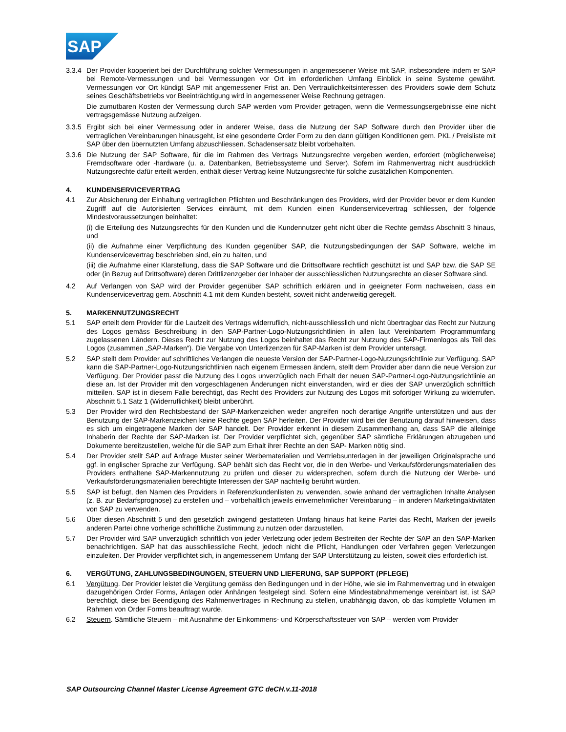SAP
3.3.4
Der Provider kooperiert bei der Durchführung solcher Vermessungen in angemessener Weise mit SAP, insbesondere indem er SAP bei Remote-Vermessungen und bei Vermessungen vor Ort im erforderlichen Umfang Einblick in seine Systeme gewährt. Vermessungen vor Ort kündigt SAP mit angemessener Frist an. Den Vertraulichkeitsinteressen des Providers sowie dem Schutz seines Geschäftsbetriebs vor Beeinträchtigung wird in angemessener Weise Rechnung getragen.
Die zumutbaren Kosten der Vermessung durch SAP werden vom Provider getragen, wenn die Vermessungsergebnisse eine nicht vertragsgemässe Nutzung aufzeigen.
3.3.5
Ergibt sich bei einer Vermessung oder in anderer Weise, dass die Nutzung der SAP Software durch den Provider über die vertraglichen Vereinbarungen hinausgeht, ist eine gesonderte Order Form zu den dann gültigen Konditionen gem. PKL / Preisliste mit SAP über den übernutzten Umfang abzuschliessen. Schadensersatz bleibt vorbehalten.
3.3.6
Die Nutzung der SAP Software, für die im Rahmen des Vertrags Nutzungsrechte vergeben werden, erfordert (möglicherweise) Fremdsoftware oder -hardware (u. a. Datenbanken, Betriebssysteme und Server). Sofern im Rahmenvertrag nicht ausdrücklich Nutzungsrechte dafür erteilt werden, enthält dieser Vertrag keine Nutzungsrechte für solche zusätzlichen Komponenten.
4. KUNDENSERVICEVERTRAG
4.1 Zur Absicherung der Einhaltung vertraglichen Pflichten und Beschränkungen des Providers, wird der Provider bevor er dem Kunden Zugriff auf die Autorisierten Services einräumt, mit dem Kunden einen Kundenservicevertrag schliessen, der folgende Mindestvoraussetzungen beinhaltet:
(i) die Erteilung des Nutzungsrechts für den Kunden und die Kundennutzer geht nicht über die Rechte gemäss Abschnitt 3 hinaus, und
(ii) die Aufnahme einer Verpflichtung des Kunden gegenüber SAP, die Nutzungsbedingungen der SAP Software, welche im Kundenservicevertrag beschrieben sind, ein zu halten, und
(iii) die Aufnahme einer Klarstellung, dass die SAP Software und die Drittsoftware rechtlich geschützt ist und SAP bzw. die SAP SE oder (in Bezug auf Drittsoftware) deren Drittlizenzgeber der Inhaber der ausschliesslichen Nutzungsrechte an dieser Software sind.
4.2 Auf Verlangen von SAP wird der Provider gegenüber SAP schriftlich erklären und in geeigneter Form nachweisen, dass ein Kundenservicevertrag gem. Abschnitt 4.1 mit dem Kunden besteht, soweit nicht anderweitig geregelt.
5. MARKENNUTZUNGSRECHT
5.1 SAP erteilt dem Provider für die Laufzeit des Vertrags widerruflich, nicht-ausschliesslich und nicht übertragbar das Recht zur Nutzung des Logos gemäss Beschreibung in den SAP-Partner-Logo-Nutzungsrichtlinien in allen laut Vereinbartem Programmumfang zugelassenen Ländern. Dieses Recht zur Nutzung des Logos beinhaltet das Recht zur Nutzung des SAP-Firmenlogos als Teil des Logos (zusammen „SAP-Marken“). Die Vergabe von Unterlizenzen für SAP-Marken ist dem Provider untersagt.
5.2 SAP stellt dem Provider auf schriftliches Verlangen die neueste Version der SAP-Partner-Logo-Nutzungsrichtlinie zur Verfügung. SAP kann die SAP-Partner-Logo-Nutzungsrichtlinien nach eigenem Ermessen ändern, stellt dem Provider aber dann die neue Version zur Verfügung. Der Provider passt die Nutzung des Logos unverzüglich nach Erhalt der neuen SAP-Partner-Logo-Nutzungsrichtlinie an diese an. Ist der Provider mit den vorgeschlagenen Änderungen nicht einverstanden, wird er dies der SAP unverzüglich schriftlich mitteilen. SAP ist in diesem Falle berechtigt, das Recht des Providers zur Nutzung des Logos mit sofortiger Wirkung zu widerrufen. Abschnitt 5.1 Satz 1 (Widerruflichkeit) bleibt unberührt.
5.3 Der Provider wird den Rechtsbestand der SAP-Markenzeichen weder angreifen noch derartige Angriffe unterstützen und aus der Benutzung der SAP-Markenzeichen keine Rechte gegen SAP herleiten. Der Provider wird bei der Benutzung darauf hinweisen, dass es sich um eingetragene Marken der SAP handelt. Der Provider erkennt in diesem Zusammenhang an, dass SAP die alleinige Inhaberin der Rechte der SAP-Marken ist. Der Provider verpflichtet sich, gegenüber SAP sämtliche Erklärungen abzugeben und Dokumente bereitzustellen, welche für die SAP zum Erhalt ihrer Rechte an den SAP- Marken nötig sind.
5.4 Der Provider stellt SAP auf Anfrage Muster seiner Werbematerialien und Vertriebsunterlagen in der jeweiligen Originalsprache und ggf. in englischer Sprache zur Verfügung. SAP behält sich das Recht vor, die in den Werbe- und Verkaufsförderungsmaterialien des Providers enthaltene SAP-Markennutzung zu prüfen und dieser zu widersprechen, sofern durch die Nutzung der Werbe- und Verkaufsförderungsmaterialien berechtigte Interessen der SAP nachteilig berührt würden.
5.5 SAP ist befugt, den Namen des Providers in Referenzkundenlisten zu verwenden, sowie anhand der vertraglichen Inhalte Analysen (z. B. zur Bedarfsprognose) zu erstellen und – vorbehaltlich jeweils einvernehmlicher Vereinbarung – in anderen Marketingaktivitäten von SAP zu verwenden.
5.6 Über diesen Abschnitt 5 und den gesetzlich zwingend gestatteten Umfang hinaus hat keine Partei das Recht, Marken der jeweils anderen Partei ohne vorherige schriftliche Zustimmung zu nutzen oder darzustellen.
5.7 Der Provider wird SAP unverzüglich schriftlich von jeder Verletzung oder jedem Bestreiten der Rechte der SAP an den SAP-Marken benachrichtigen. SAP hat das ausschliessliche Recht, jedoch nicht die Pflicht, Handlungen oder Verfahren gegen Verletzungen einzuleiten. Der Provider verpflichtet sich, in angemessenem Umfang der SAP Unterstützung zu leisten, soweit dies erforderlich ist.
6. VERGÜTUNG, ZAHLUNGSBEDINGUNGEN, STEUERN UND LIEFERUNG, SAP SUPPORT (PFLEGE)
6.1 Vergütung. Der Provider leistet die Vergütung gemäss den Bedingungen und in der Höhe, wie sie im Rahmenvertrag und in etwaigen dazugehörigen Order Forms, Anlagen oder Anhängen festgelegt sind. Sofern eine Mindestabnahmemenge vereinbart ist, ist SAP berechtigt, diese bei Beendigung des Rahmenvertrages in Rechnung zu stellen, unabhängig davon, ob das komplette Volumen im Rahmen von Order Forms beauftragt wurde.
6.2 Steuern. Sämtliche Steuern – mit Ausnahme der Einkommens- und Körperschaftssteuer von SAP – werden vom Provider
SAP Outsourcing Channel Master License Agreement GTC deCH.v.11-2018